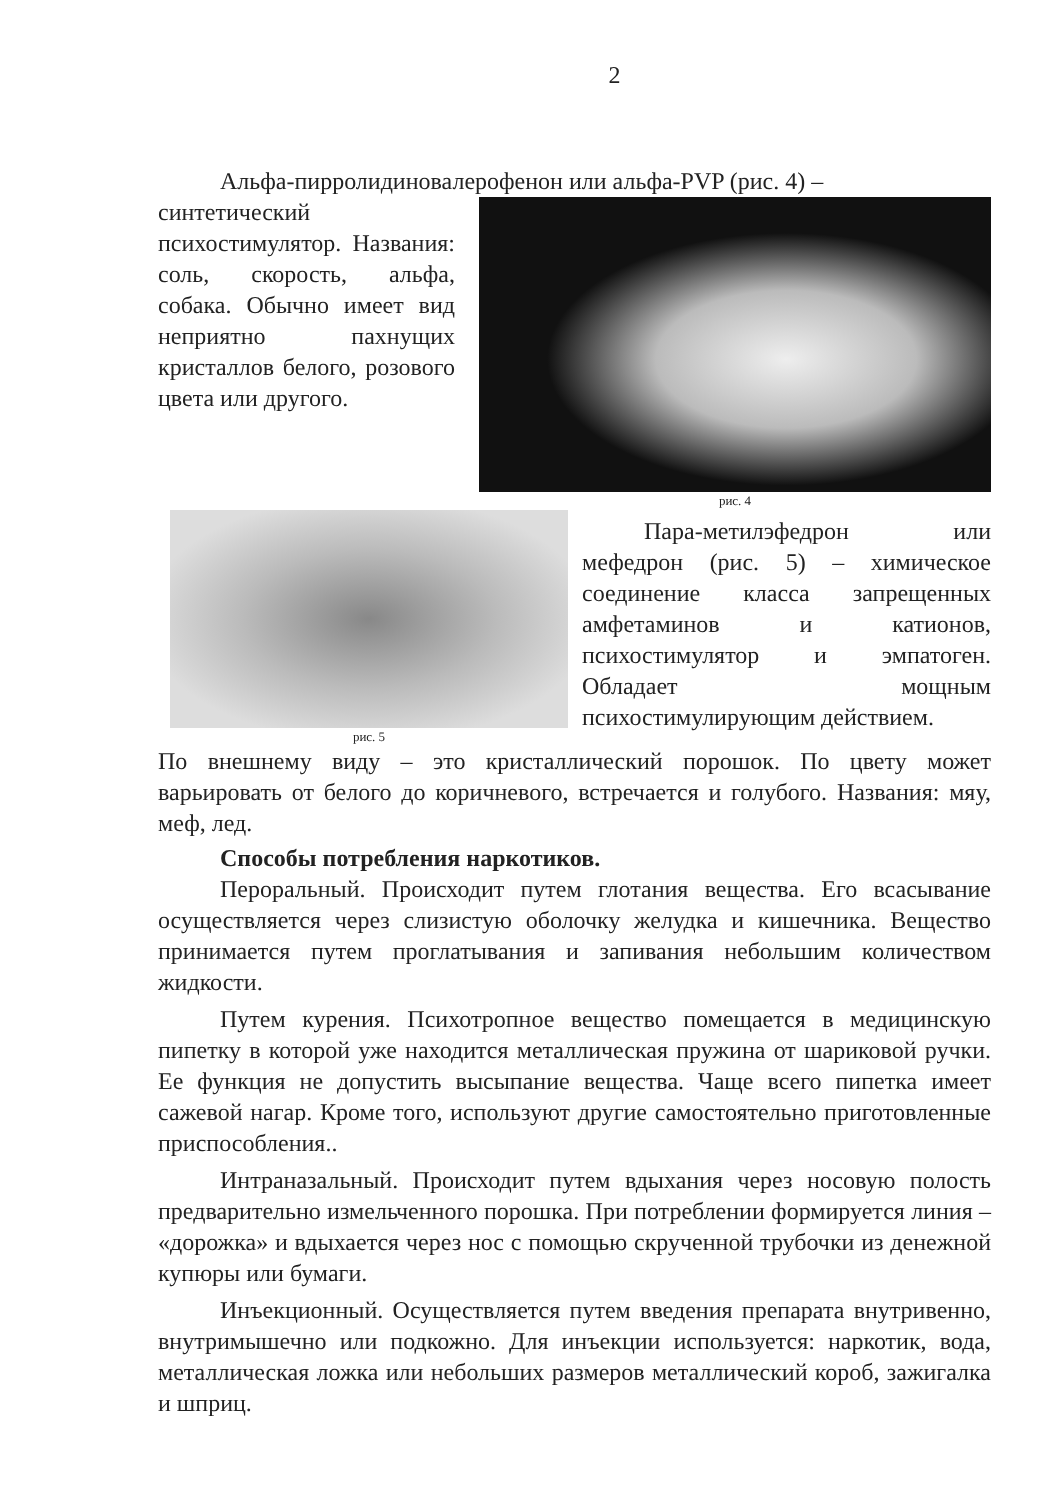2
Альфа-пирролидиновалерофенон или альфа-PVP (рис. 4) –
синтетический психостимулятор. Названия: соль, скорость, альфа, собака. Обычно имеет вид неприятно пахнущих кристаллов белого, розового цвета или другого.
рис. 4
рис. 5
Пара-метилэфедрон или мефедрон (рис. 5) – химическое соединение класса запрещенных амфетаминов и катионов, психостимулятор и эмпатоген. Обладает мощным психостимулирующим действием.
По внешнему виду – это кристаллический порошок. По цвету может варьировать от белого до коричневого, встречается и голубого. Названия: мяу, меф, лед.
Способы потребления наркотиков.
Пероральный. Происходит путем глотания вещества. Его всасывание осуществляется через слизистую оболочку желудка и кишечника. Вещество принимается путем проглатывания и запивания небольшим количеством жидкости.
Путем курения. Психотропное вещество помещается в медицинскую пипетку в которой уже находится металлическая пружина от шариковой ручки. Ее функция не допустить высыпание вещества. Чаще всего пипетка имеет сажевой нагар. Кроме того, используют другие самостоятельно приготовленные приспособления..
Интраназальный. Происходит путем вдыхания через носовую полость предварительно измельченного порошка. При потреблении формируется линия – «дорожка» и вдыхается через нос с помощью скрученной трубочки из денежной купюры или бумаги.
Инъекционный. Осуществляется путем введения препарата внутривенно, внутримышечно или подкожно. Для инъекции используется: наркотик, вода, металлическая ложка или небольших размеров металлический короб, зажигалка и шприц.